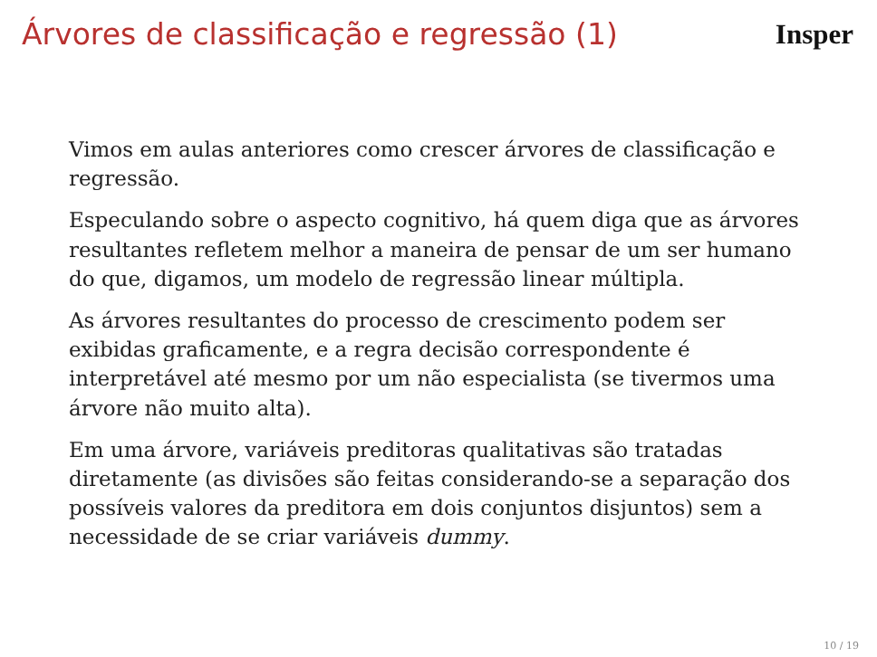Árvores de classificação e regressão (1)
Insper
Vimos em aulas anteriores como crescer árvores de classificação e regressão.
Especulando sobre o aspecto cognitivo, há quem diga que as árvores resultantes refletem melhor a maneira de pensar de um ser humano do que, digamos, um modelo de regressão linear múltipla.
As árvores resultantes do processo de crescimento podem ser exibidas graficamente, e a regra decisão correspondente é interpretável até mesmo por um não especialista (se tivermos uma árvore não muito alta).
Em uma árvore, variáveis preditoras qualitativas são tratadas diretamente (as divisões são feitas considerando-se a separação dos possíveis valores da preditora em dois conjuntos disjuntos) sem a necessidade de se criar variáveis dummy.
10 / 19